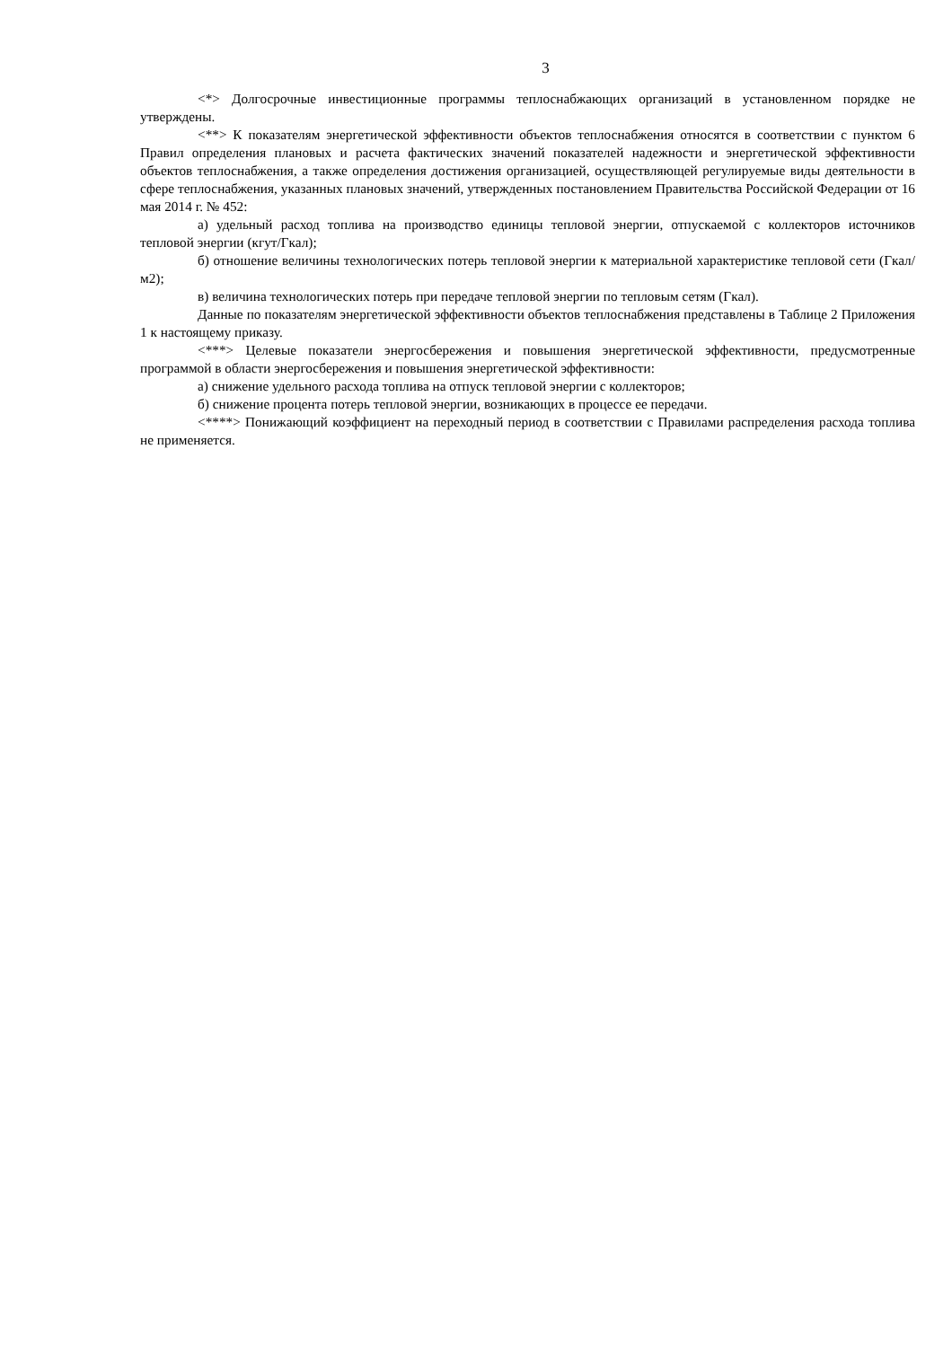3
<*> Долгосрочные инвестиционные программы теплоснабжающих организаций в установленном порядке не утверждены.
<**> К показателям энергетической эффективности объектов теплоснабжения относятся в соответствии с пунктом 6 Правил определения плановых и расчета фактических значений показателей надежности и энергетической эффективности объектов теплоснабжения, а также определения достижения организацией, осуществляющей регулируемые виды деятельности в сфере теплоснабжения, указанных плановых значений, утвержденных постановлением Правительства Российской Федерации от 16 мая 2014 г. № 452:
а) удельный расход топлива на производство единицы тепловой энергии, отпускаемой с коллекторов источников тепловой энергии (кгут/Гкал);
б) отношение величины технологических потерь тепловой энергии к материальной характеристике тепловой сети (Гкал/м2);
в) величина технологических потерь при передаче тепловой энергии по тепловым сетям (Гкал).
Данные по показателям энергетической эффективности объектов теплоснабжения представлены в Таблице 2 Приложения 1 к настоящему приказу.
<***> Целевые показатели энергосбережения и повышения энергетической эффективности, предусмотренные программой в области энергосбережения и повышения энергетической эффективности:
а) снижение удельного расхода топлива на отпуск тепловой энергии с коллекторов;
б) снижение процента потерь тепловой энергии, возникающих в процессе ее передачи.
<****> Понижающий коэффициент на переходный период в соответствии с Правилами распределения расхода топлива не применяется.